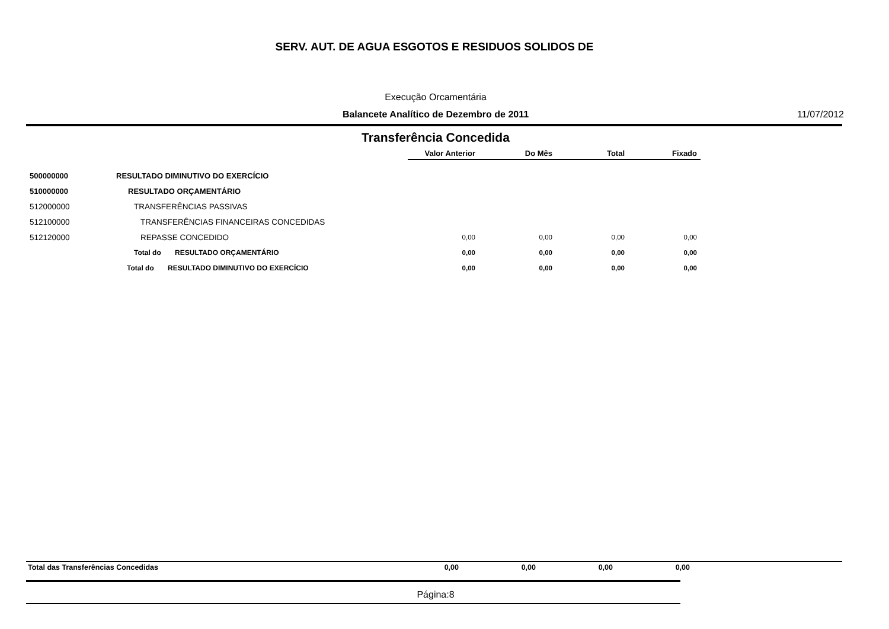SERV. AUT. DE AGUA ESGOTOS E RESIDUOS SOLIDOS DE
Execução Orcamentária
Balancete Analítico de Dezembro de 2011 11/07/2012
Transferência Concedida
| | | Valor Anterior | Do Mês | Total | Fixado |
| --- | --- | --- | --- | --- | --- |
| 500000000 | RESULTADO DIMINUTIVO DO EXERCÍCIO | | | | |
| 510000000 | RESULTADO ORÇAMENTÁRIO | | | | |
| 512000000 | TRANSFERÊNCIAS PASSIVAS | | | | |
| 512100000 | TRANSFERÊNCIAS FINANCEIRAS CONCEDIDAS | | | | |
| 512120000 | REPASSE CONCEDIDO | 0,00 | 0,00 | 0,00 | 0,00 |
| | Total do RESULTADO ORÇAMENTÁRIO | 0,00 | 0,00 | 0,00 | 0,00 |
| | Total do RESULTADO DIMINUTIVO DO EXERCÍCIO | 0,00 | 0,00 | 0,00 | 0,00 |
Total das Transferências Concedidas
0,00 0,00 0,00 0,00
Página:8